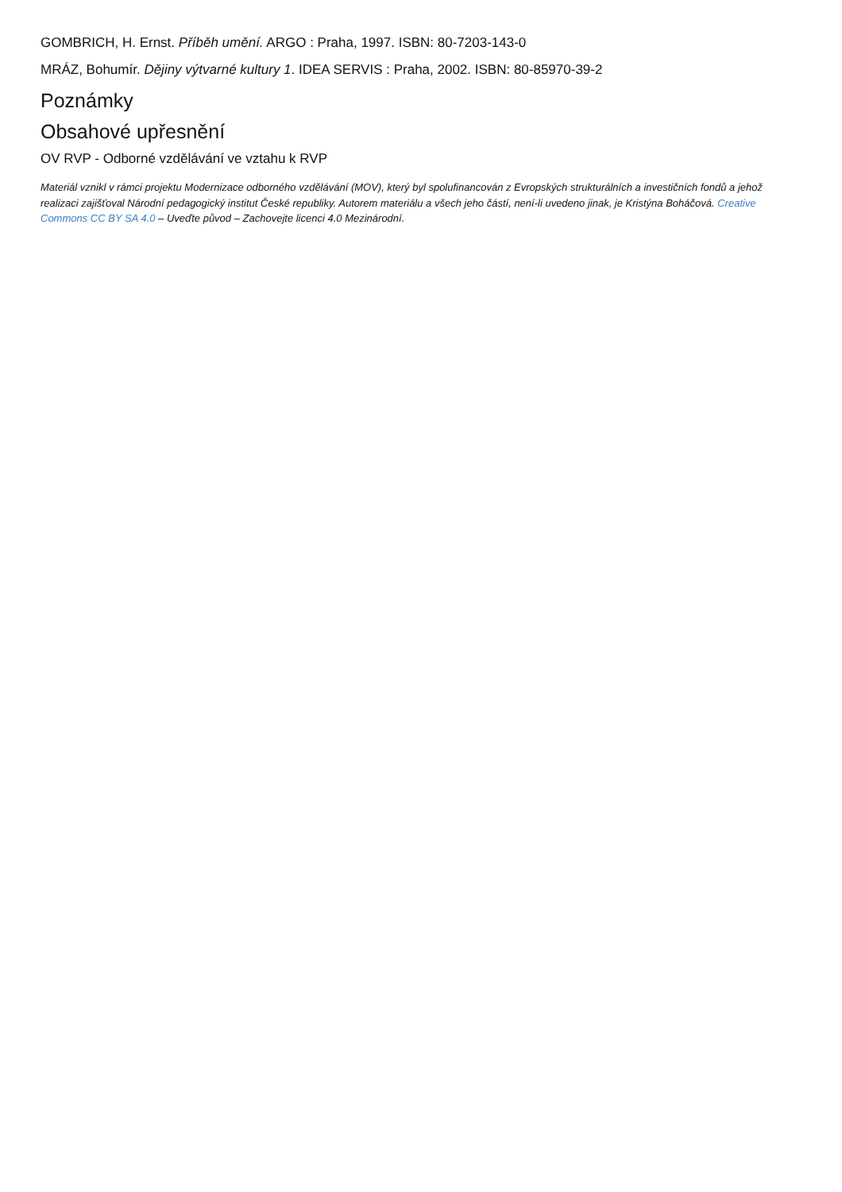GOMBRICH, H. Ernst. Příběh umění. ARGO : Praha, 1997. ISBN: 80-7203-143-0
MRÁZ, Bohumír. Dějiny výtvarné kultury 1. IDEA SERVIS : Praha, 2002. ISBN: 80-85970-39-2
Poznámky
Obsahové upřesnění
OV RVP - Odborné vzdělávání ve vztahu k RVP
Materiál vznikl v rámci projektu Modernizace odborného vzdělávání (MOV), který byl spolufinancován z Evropských strukturálních a investičních fondů a jehož realizaci zajišťoval Národní pedagogický institut České republiky. Autorem materiálu a všech jeho částí, není-li uvedeno jinak, je Kristýna Boháčová. Creative Commons CC BY SA 4.0 – Uveďte původ – Zachovejte licenci 4.0 Mezinárodní.